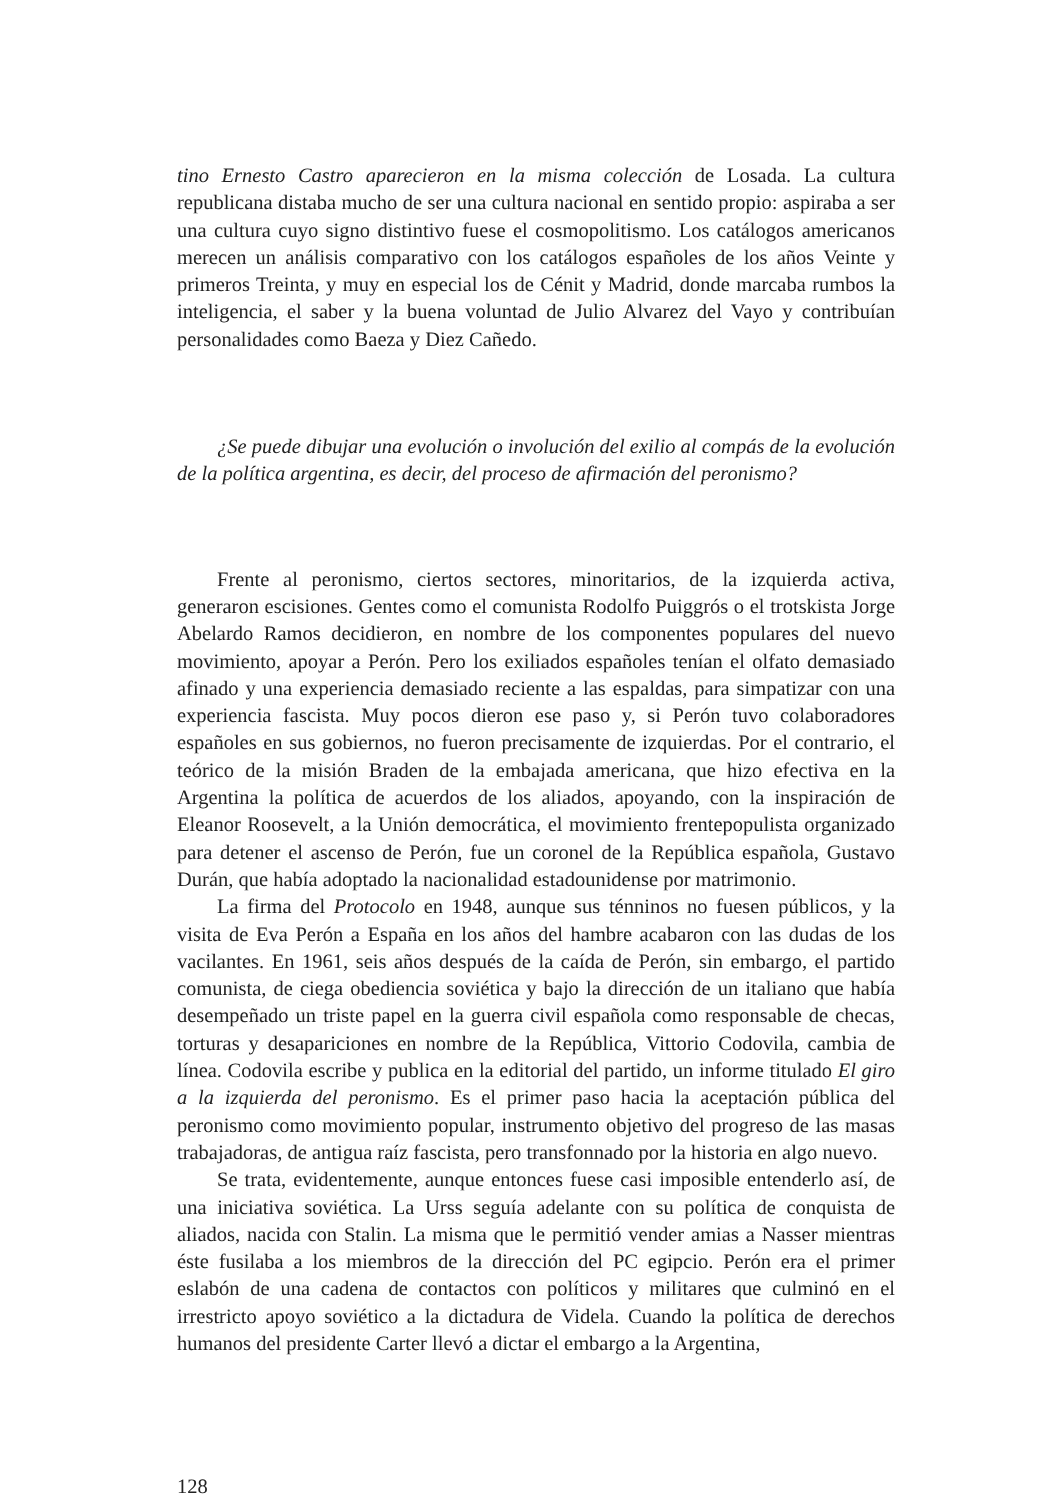tino Ernesto Castro aparecieron en la misma colección de Losada. La cultura republicana distaba mucho de ser una cultura nacional en sentido propio: aspiraba a ser una cultura cuyo signo distintivo fuese el cosmopolitismo. Los catálogos americanos merecen un análisis comparativo con los catálogos españoles de los años Veinte y primeros Treinta, y muy en especial los de Cénit y Madrid, donde marcaba rumbos la inteligencia, el saber y la buena voluntad de Julio Alvarez del Vayo y contribuían personalidades como Baeza y Diez Cañedo.
¿Se puede dibujar una evolución o involución del exilio al compás de la evolución de la política argentina, es decir, del proceso de afirmación del peronismo?
Frente al peronismo, ciertos sectores, minoritarios, de la izquierda activa, generaron escisiones. Gentes como el comunista Rodolfo Puiggrós o el trotskista Jorge Abelardo Ramos decidieron, en nombre de los componentes populares del nuevo movimiento, apoyar a Perón. Pero los exiliados españoles tenían el olfato demasiado afinado y una experiencia demasiado reciente a las espaldas, para simpatizar con una experiencia fascista. Muy pocos dieron ese paso y, si Perón tuvo colaboradores españoles en sus gobiernos, no fueron precisamente de izquierdas. Por el contrario, el teórico de la misión Braden de la embajada americana, que hizo efectiva en la Argentina la política de acuerdos de los aliados, apoyando, con la inspiración de Eleanor Roosevelt, a la Unión democrática, el movimiento frentepopulista organizado para detener el ascenso de Perón, fue un coronel de la República española, Gustavo Durán, que había adoptado la nacionalidad estadounidense por matrimonio.
La firma del Protocolo en 1948, aunque sus ténninos no fuesen públicos, y la visita de Eva Perón a España en los años del hambre acabaron con las dudas de los vacilantes. En 1961, seis años después de la caída de Perón, sin embargo, el partido comunista, de ciega obediencia soviética y bajo la dirección de un italiano que había desempeñado un triste papel en la guerra civil española como responsable de checas, torturas y desapariciones en nombre de la República, Vittorio Codovila, cambia de línea. Codovila escribe y publica en la editorial del partido, un informe titulado El giro a la izquierda del peronismo. Es el primer paso hacia la aceptación pública del peronismo como movimiento popular, instrumento objetivo del progreso de las masas trabajadoras, de antigua raíz fascista, pero transfonnado por la historia en algo nuevo.
Se trata, evidentemente, aunque entonces fuese casi imposible entenderlo así, de una iniciativa soviética. La Urss seguía adelante con su política de conquista de aliados, nacida con Stalin. La misma que le permitió vender amias a Nasser mientras éste fusilaba a los miembros de la dirección del PC egipcio. Perón era el primer eslabón de una cadena de contactos con políticos y militares que culminó en el irrestricto apoyo soviético a la dictadura de Videla. Cuando la política de derechos humanos del presidente Carter llevó a dictar el embargo a la Argentina,
128